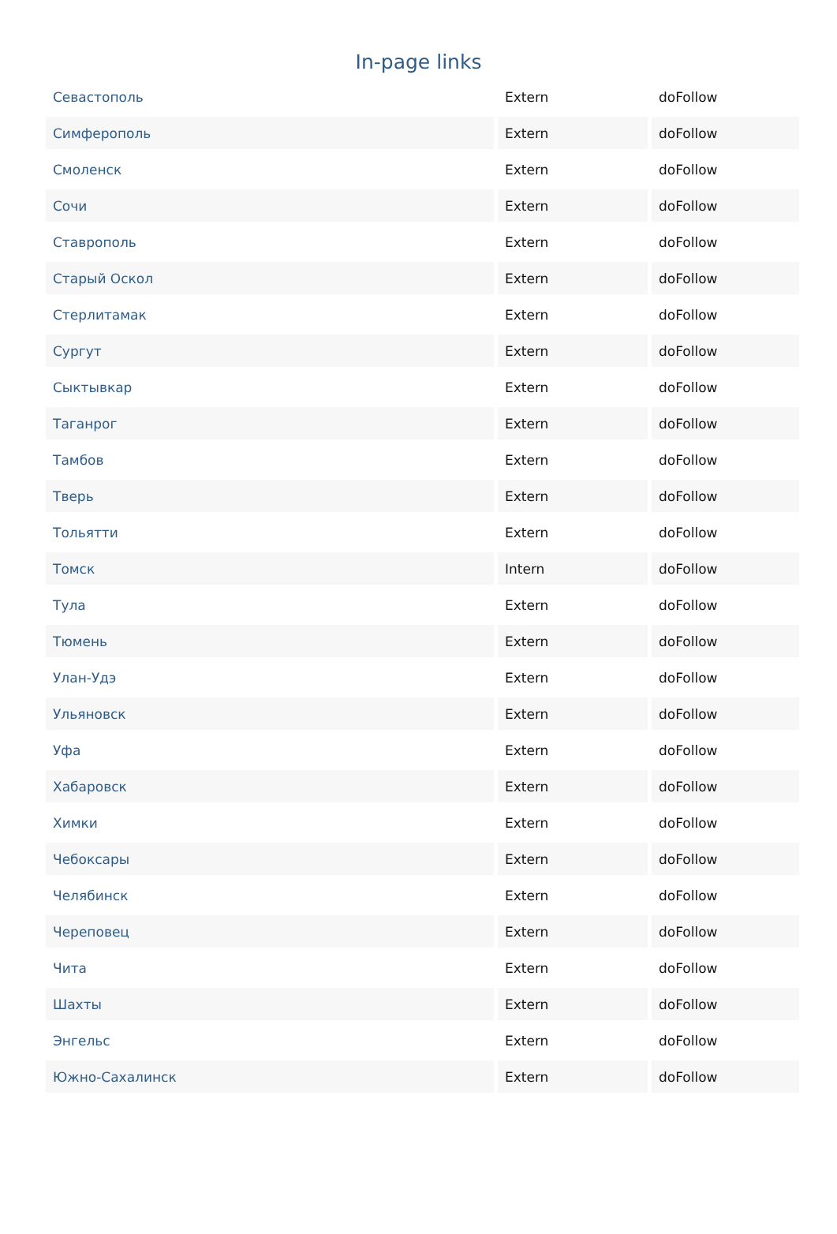In-page links
| Севастополь | Extern | doFollow |
| Симферополь | Extern | doFollow |
| Смоленск | Extern | doFollow |
| Сочи | Extern | doFollow |
| Ставрополь | Extern | doFollow |
| Старый Оскол | Extern | doFollow |
| Стерлитамак | Extern | doFollow |
| Сургут | Extern | doFollow |
| Сыктывкар | Extern | doFollow |
| Таганрог | Extern | doFollow |
| Тамбов | Extern | doFollow |
| Тверь | Extern | doFollow |
| Тольятти | Extern | doFollow |
| Томск | Intern | doFollow |
| Тула | Extern | doFollow |
| Тюмень | Extern | doFollow |
| Улан-Удэ | Extern | doFollow |
| Ульяновск | Extern | doFollow |
| Уфа | Extern | doFollow |
| Хабаровск | Extern | doFollow |
| Химки | Extern | doFollow |
| Чебоксары | Extern | doFollow |
| Челябинск | Extern | doFollow |
| Череповец | Extern | doFollow |
| Чита | Extern | doFollow |
| Шахты | Extern | doFollow |
| Энгельс | Extern | doFollow |
| Южно-Сахалинск | Extern | doFollow |